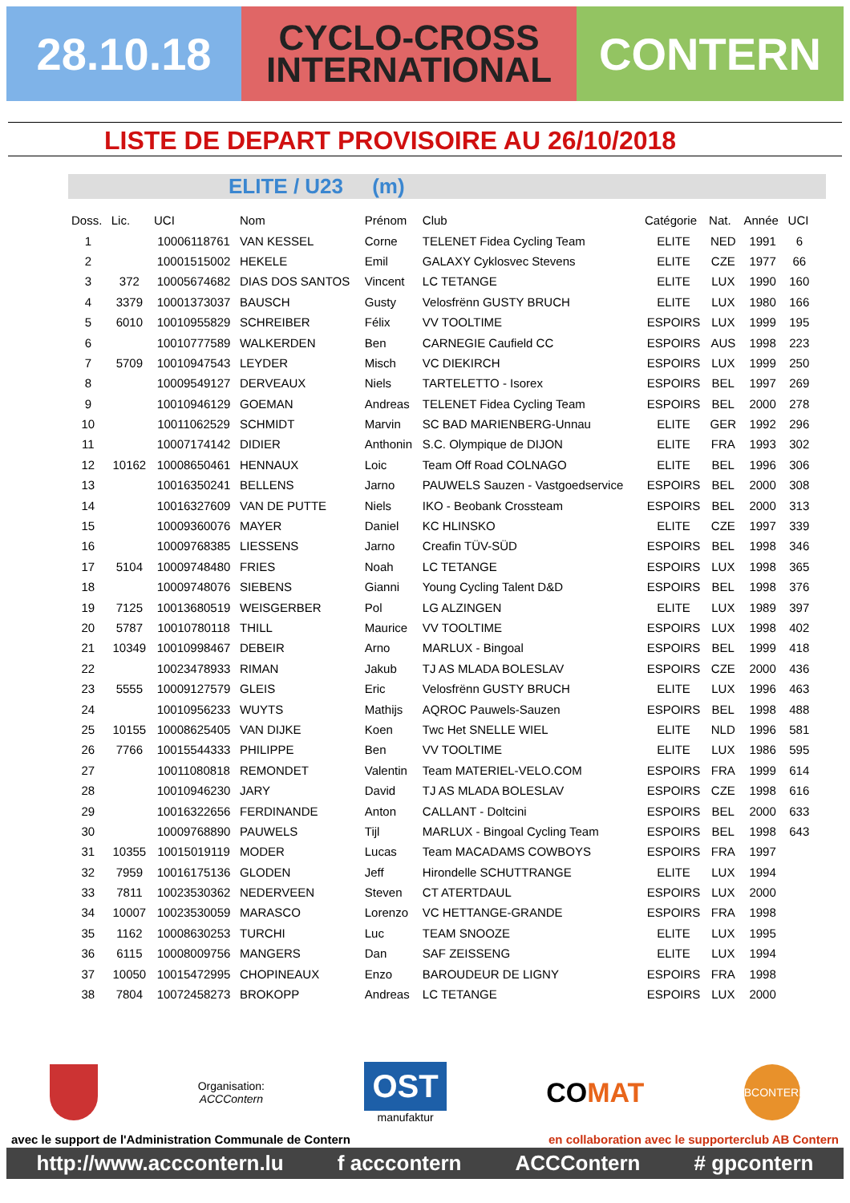28.10.18
CYCLO-CROSS
INTERNATIONAL
CONTERN
LISTE DE DEPART PROVISOIRE AU 26/10/2018
ELITE / U23 (m)
| Doss. | Lic. | UCI | Nom | Prénom | Club | Catégorie | Nat. | Année | UCI |
| --- | --- | --- | --- | --- | --- | --- | --- | --- | --- |
| 1 | | 10006118761 | VAN KESSEL | Corne | TELENET Fidea Cycling Team | ELITE | NED | 1991 | 6 |
| 2 | | 10001515002 | HEKELE | Emil | GALAXY Cyklosvec Stevens | ELITE | CZE | 1977 | 66 |
| 3 | 372 | 10005674682 | DIAS DOS SANTOS | Vincent | LC TETANGE | ELITE | LUX | 1990 | 160 |
| 4 | 3379 | 10001373037 | BAUSCH | Gusty | Velosfrënn GUSTY BRUCH | ELITE | LUX | 1980 | 166 |
| 5 | 6010 | 10010955829 | SCHREIBER | Félix | VV TOOLTIME | ESPOIRS | LUX | 1999 | 195 |
| 6 | | 10010777589 | WALKERDEN | Ben | CARNEGIE Caufield CC | ESPOIRS | AUS | 1998 | 223 |
| 7 | 5709 | 10010947543 | LEYDER | Misch | VC DIEKIRCH | ESPOIRS | LUX | 1999 | 250 |
| 8 | | 10009549127 | DERVEAUX | Niels | TARTELETTO - Isorex | ESPOIRS | BEL | 1997 | 269 |
| 9 | | 10010946129 | GOEMAN | Andreas | TELENET Fidea Cycling Team | ESPOIRS | BEL | 2000 | 278 |
| 10 | | 10011062529 | SCHMIDT | Marvin | SC BAD MARIENBERG-Unnau | ELITE | GER | 1992 | 296 |
| 11 | | 10007174142 | DIDIER | Anthonin | S.C. Olympique de DIJON | ELITE | FRA | 1993 | 302 |
| 12 | 10162 | 10008650461 | HENNAUX | Loic | Team Off Road COLNAGO | ELITE | BEL | 1996 | 306 |
| 13 | | 10016350241 | BELLENS | Jarno | PAUWELS Sauzen - Vastgoedservice | ESPOIRS | BEL | 2000 | 308 |
| 14 | | 10016327609 | VAN DE PUTTE | Niels | IKO - Beobank Crossteam | ESPOIRS | BEL | 2000 | 313 |
| 15 | | 10009360076 | MAYER | Daniel | KC HLINSKO | ELITE | CZE | 1997 | 339 |
| 16 | | 10009768385 | LIESSENS | Jarno | Creafin TÜV-SÜD | ESPOIRS | BEL | 1998 | 346 |
| 17 | 5104 | 10009748480 | FRIES | Noah | LC TETANGE | ESPOIRS | LUX | 1998 | 365 |
| 18 | | 10009748076 | SIEBENS | Gianni | Young Cycling Talent D&D | ESPOIRS | BEL | 1998 | 376 |
| 19 | 7125 | 10013680519 | WEISGERBER | Pol | LG ALZINGEN | ELITE | LUX | 1989 | 397 |
| 20 | 5787 | 10010780118 | THILL | Maurice | VV TOOLTIME | ESPOIRS | LUX | 1998 | 402 |
| 21 | 10349 | 10010998467 | DEBEIR | Arno | MARLUX - Bingoal | ESPOIRS | BEL | 1999 | 418 |
| 22 | | 10023478933 | RIMAN | Jakub | TJ AS MLADA BOLESLAV | ESPOIRS | CZE | 2000 | 436 |
| 23 | 5555 | 10009127579 | GLEIS | Eric | Velosfrënn GUSTY BRUCH | ELITE | LUX | 1996 | 463 |
| 24 | | 10010956233 | WUYTS | Mathijs | AQROC Pauwels-Sauzen | ESPOIRS | BEL | 1998 | 488 |
| 25 | 10155 | 10008625405 | VAN DIJKE | Koen | Twc Het SNELLE WIEL | ELITE | NLD | 1996 | 581 |
| 26 | 7766 | 10015544333 | PHILIPPE | Ben | VV TOOLTIME | ELITE | LUX | 1986 | 595 |
| 27 | | 10011080818 | REMONDET | Valentin | Team MATERIEL-VELO.COM | ESPOIRS | FRA | 1999 | 614 |
| 28 | | 10010946230 | JARY | David | TJ AS MLADA BOLESLAV | ESPOIRS | CZE | 1998 | 616 |
| 29 | | 10016322656 | FERDINANDE | Anton | CALLANT - Doltcini | ESPOIRS | BEL | 2000 | 633 |
| 30 | | 10009768890 | PAUWELS | Tijl | MARLUX - Bingoal Cycling Team | ESPOIRS | BEL | 1998 | 643 |
| 31 | 10355 | 10015019119 | MODER | Lucas | Team MACADAMS COWBOYS | ESPOIRS | FRA | 1997 | |
| 32 | 7959 | 10016175136 | GLODEN | Jeff | Hirondelle SCHUTTRANGE | ELITE | LUX | 1994 | |
| 33 | 7811 | 10023530362 | NEDERVEEN | Steven | CT ATERTDAUL | ESPOIRS | LUX | 2000 | |
| 34 | 10007 | 10023530059 | MARASCO | Lorenzo | VC HETTANGE-GRANDE | ESPOIRS | FRA | 1998 | |
| 35 | 1162 | 10008630253 | TURCHI | Luc | TEAM SNOOZE | ELITE | LUX | 1995 | |
| 36 | 6115 | 10008009756 | MANGERS | Dan | SAF ZEISSENG | ELITE | LUX | 1994 | |
| 37 | 10050 | 10015472995 | CHOPINEAUX | Enzo | BAROUDEUR DE LIGNY | ESPOIRS | FRA | 1998 | |
| 38 | 7804 | 10072458273 | BROKOPP | Andreas | LC TETANGE | ESPOIRS | LUX | 2000 | |
Organisation:
ACCContern
OST
manufaktur
COMAT
BCONTERN
avec le support de l'Administration Communale de Contern en collaboration avec le supporterclub AB Contern
http://www.acccontern.lu f acccontern ACCContern # gpcontern